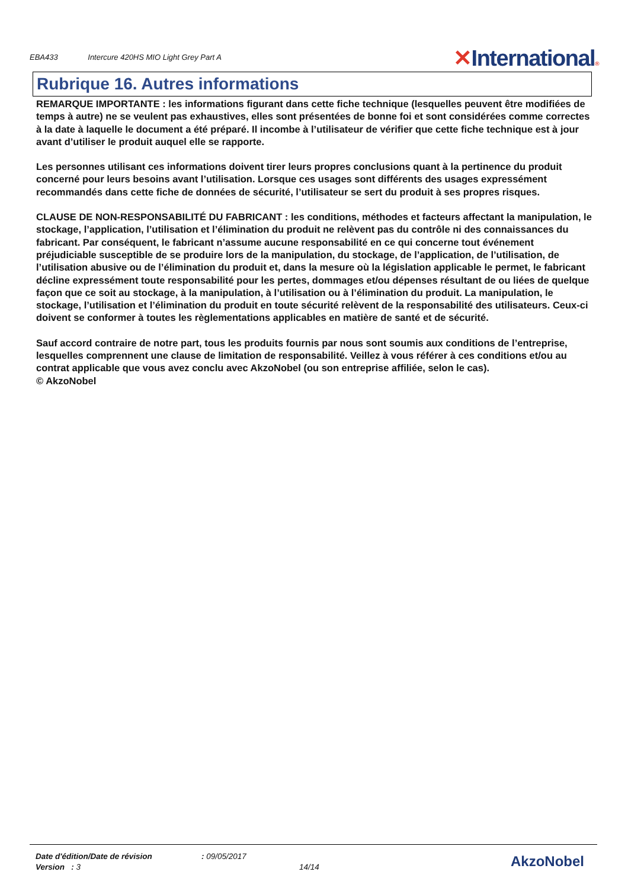EBA433 Intercure 420HS MIO Light Grey Part A
✕International®
Rubrique 16. Autres informations
REMARQUE IMPORTANTE : les informations figurant dans cette fiche technique (lesquelles peuvent être modifiées de temps à autre) ne se veulent pas exhaustives, elles sont présentées de bonne foi et sont considérées comme correctes à la date à laquelle le document a été préparé. Il incombe à l’utilisateur de vérifier que cette fiche technique est à jour avant d’utiliser le produit auquel elle se rapporte.
Les personnes utilisant ces informations doivent tirer leurs propres conclusions quant à la pertinence du produit concerné pour leurs besoins avant l’utilisation. Lorsque ces usages sont différents des usages expressément recommandés dans cette fiche de données de sécurité, l’utilisateur se sert du produit à ses propres risques.
CLAUSE DE NON-RESPONSABILITÉ DU FABRICANT : les conditions, méthodes et facteurs affectant la manipulation, le stockage, l’application, l’utilisation et l’élimination du produit ne relèvent pas du contrôle ni des connaissances du fabricant. Par conséquent, le fabricant n’assume aucune responsabilité en ce qui concerne tout événement préjudiciable susceptible de se produire lors de la manipulation, du stockage, de l’application, de l’utilisation, de l’utilisation abusive ou de l’élimination du produit et, dans la mesure où la législation applicable le permet, le fabricant décline expressément toute responsabilité pour les pertes, dommages et/ou dépenses résultant de ou liées de quelque façon que ce soit au stockage, à la manipulation, à l’utilisation ou à l’élimination du produit. La manipulation, le stockage, l’utilisation et l’élimination du produit en toute sécurité relèvent de la responsabilité des utilisateurs. Ceux-ci doivent se conformer à toutes les règlementations applicables en matière de santé et de sécurité.
Sauf accord contraire de notre part, tous les produits fournis par nous sont soumis aux conditions de l’entreprise, lesquelles comprennent une clause de limitation de responsabilité. Veillez à vous référer à ces conditions et/ou au contrat applicable que vous avez conclu avec AkzoNobel (ou son entreprise affiliée, selon le cas).
© AkzoNobel
| Date d'édition/Date de révision | : 09/05/2017 |
| Version : 3 | 14/14 |
AkzoNobel